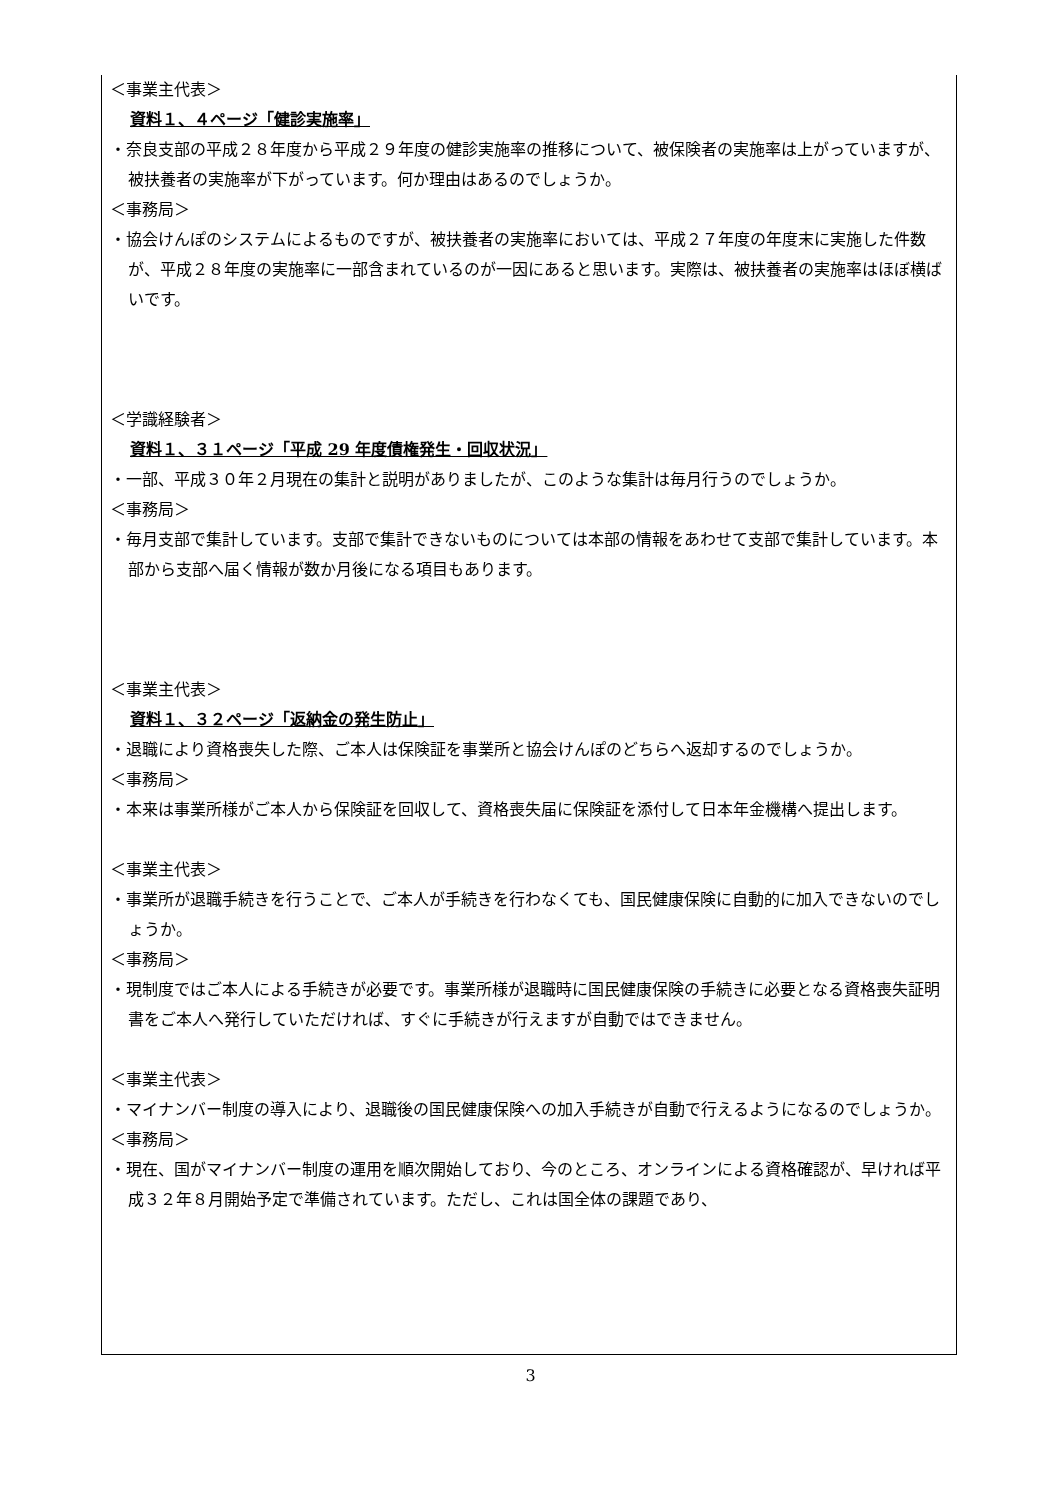＜事業主代表＞
資料１、４ページ「健診実施率」
・奈良支部の平成２８年度から平成２９年度の健診実施率の推移について、被保険者の実施率は上がっていますが、被扶養者の実施率が下がっています。何か理由はあるのでしょうか。
＜事務局＞
・協会けんぽのシステムによるものですが、被扶養者の実施率においては、平成２７年度の年度末に実施した件数が、平成２８年度の実施率に一部含まれているのが一因にあると思います。実際は、被扶養者の実施率はほぼ横ばいです。
＜学識経験者＞
資料１、３１ページ「平成 29 年度債権発生・回収状況」
・一部、平成３０年２月現在の集計と説明がありましたが、このような集計は毎月行うのでしょうか。
＜事務局＞
・毎月支部で集計しています。支部で集計できないものについては本部の情報をあわせて支部で集計しています。本部から支部へ届く情報が数か月後になる項目もあります。
＜事業主代表＞
資料１、３２ページ「返納金の発生防止」
・退職により資格喪失した際、ご本人は保険証を事業所と協会けんぽのどちらへ返却するのでしょうか。
＜事務局＞
・本来は事業所様がご本人から保険証を回収して、資格喪失届に保険証を添付して日本年金機構へ提出します。
＜事業主代表＞
・事業所が退職手続きを行うことで、ご本人が手続きを行わなくても、国民健康保険に自動的に加入できないのでしょうか。
＜事務局＞
・現制度ではご本人による手続きが必要です。事業所様が退職時に国民健康保険の手続きに必要となる資格喪失証明書をご本人へ発行していただければ、すぐに手続きが行えますが自動ではできません。
＜事業主代表＞
・マイナンバー制度の導入により、退職後の国民健康保険への加入手続きが自動で行えるようになるのでしょうか。
＜事務局＞
・現在、国がマイナンバー制度の運用を順次開始しており、今のところ、オンラインによる資格確認が、早ければ平成３２年８月開始予定で準備されています。ただし、これは国全体の課題であり、
3